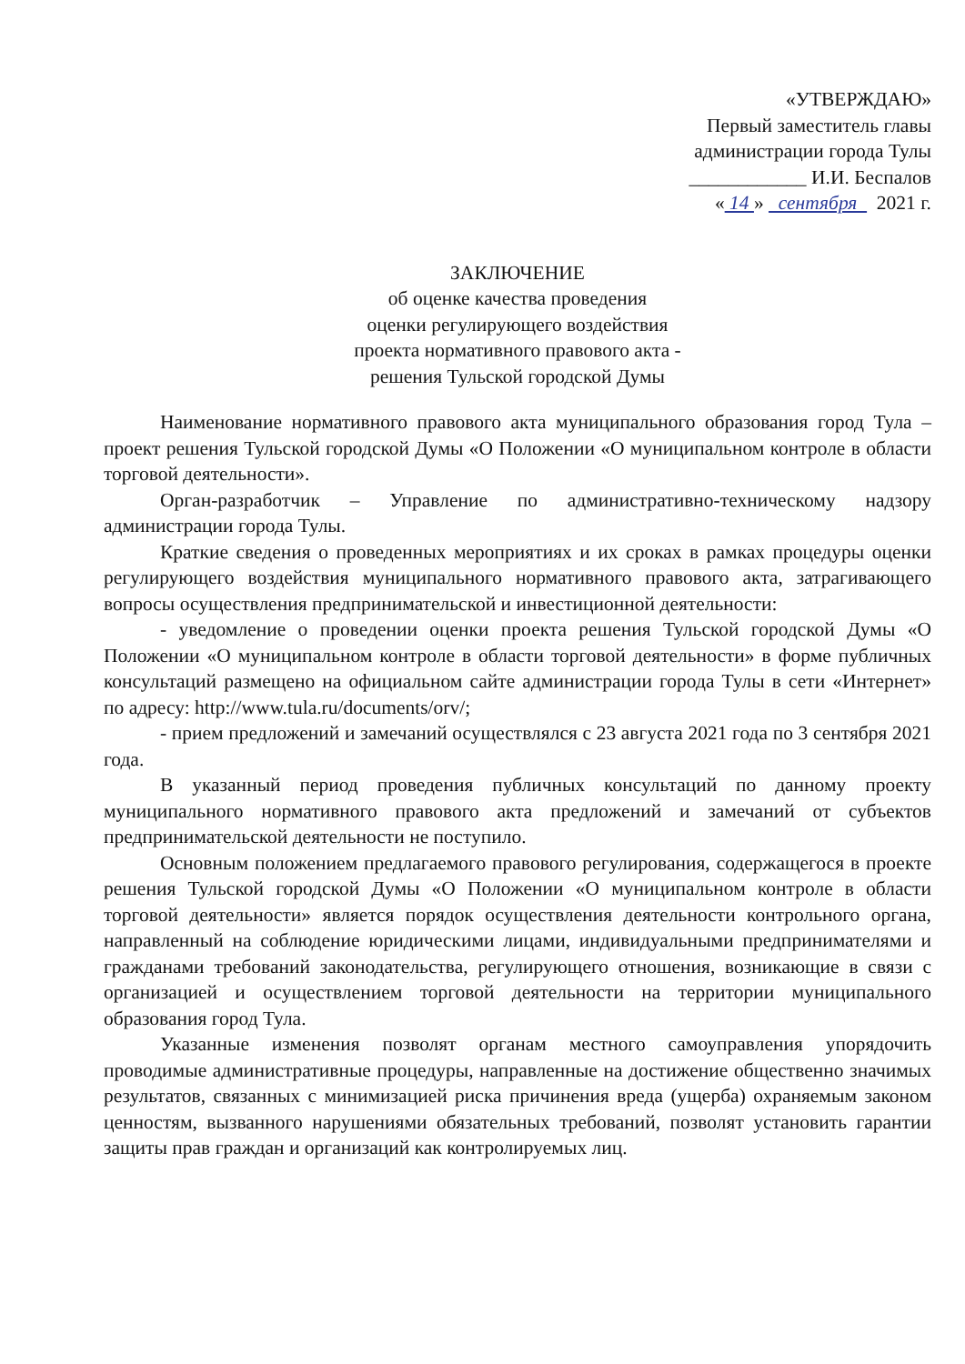«УТВЕРЖДАЮ»
Первый заместитель главы
администрации города Тулы
____________ И.И. Беспалов
« 14 » сентября 2021 г.
ЗАКЛЮЧЕНИЕ
об оценке качества проведения
оценки регулирующего воздействия
проекта нормативного правового акта -
решения Тульской городской Думы
Наименование нормативного правового акта муниципального образования город Тула – проект решения Тульской городской Думы «О Положении «О муниципальном контроле в области торговой деятельности».
Орган-разработчик – Управление по административно-техническому надзору администрации города Тулы.
Краткие сведения о проведенных мероприятиях и их сроках в рамках процедуры оценки регулирующего воздействия муниципального нормативного правового акта, затрагивающего вопросы осуществления предпринимательской и инвестиционной деятельности:
- уведомление о проведении оценки проекта решения Тульской городской Думы «О Положении «О муниципальном контроле в области торговой деятельности» в форме публичных консультаций размещено на официальном сайте администрации города Тулы в сети «Интернет» по адресу: http://www.tula.ru/documents/orv/;
- прием предложений и замечаний осуществлялся с 23 августа 2021 года по 3 сентября 2021 года.
В указанный период проведения публичных консультаций по данному проекту муниципального нормативного правового акта предложений и замечаний от субъектов предпринимательской деятельности не поступило.
Основным положением предлагаемого правового регулирования, содержащегося в проекте решения Тульской городской Думы «О Положении «О муниципальном контроле в области торговой деятельности» является порядок осуществления деятельности контрольного органа, направленный на соблюдение юридическими лицами, индивидуальными предпринимателями и гражданами требований законодательства, регулирующего отношения, возникающие в связи с организацией и осуществлением торговой деятельности на территории муниципального образования город Тула.
Указанные изменения позволят органам местного самоуправления упорядочить проводимые административные процедуры, направленные на достижение общественно значимых результатов, связанных с минимизацией риска причинения вреда (ущерба) охраняемым законом ценностям, вызванного нарушениями обязательных требований, позволят установить гарантии защиты прав граждан и организаций как контролируемых лиц.